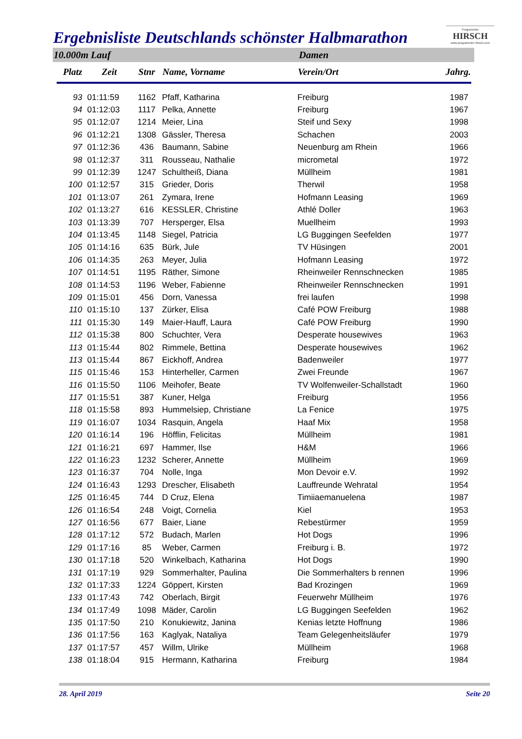Ergebnisliste Deutschlands schönster Halbmarathon
Programmier
HIRSCH
www.programmier-hirsch.com
10.000m Lauf Damen
| Platz | Zeit | Stnr | Name, Vorname | Verein/Ort | Jahrg. |
| --- | --- | --- | --- | --- | --- |
| 93 | 01:11:59 | 1162 | Pfaff, Katharina | Freiburg | 1987 |
| 94 | 01:12:03 | 1117 | Pelka, Annette | Freiburg | 1967 |
| 95 | 01:12:07 | 1214 | Meier, Lina | Steif und Sexy | 1998 |
| 96 | 01:12:21 | 1308 | Gässler, Theresa | Schachen | 2003 |
| 97 | 01:12:36 | 436 | Baumann, Sabine | Neuenburg am Rhein | 1966 |
| 98 | 01:12:37 | 311 | Rousseau, Nathalie | micrometal | 1972 |
| 99 | 01:12:39 | 1247 | Schultheiß, Diana | Müllheim | 1981 |
| 100 | 01:12:57 | 315 | Grieder, Doris | Therwil | 1958 |
| 101 | 01:13:07 | 261 | Zymara, Irene | Hofmann Leasing | 1969 |
| 102 | 01:13:27 | 616 | KESSLER, Christine | Athlé Doller | 1963 |
| 103 | 01:13:39 | 707 | Hersperger, Elsa | Muellheim | 1993 |
| 104 | 01:13:45 | 1148 | Siegel, Patricia | LG Buggingen Seefelden | 1977 |
| 105 | 01:14:16 | 635 | Bürk, Jule | TV Hüsingen | 2001 |
| 106 | 01:14:35 | 263 | Meyer, Julia | Hofmann Leasing | 1972 |
| 107 | 01:14:51 | 1195 | Räther, Simone | Rheinweiler Rennschnecken | 1985 |
| 108 | 01:14:53 | 1196 | Weber, Fabienne | Rheinweiler Rennschnecken | 1991 |
| 109 | 01:15:01 | 456 | Dorn, Vanessa | frei laufen | 1998 |
| 110 | 01:15:10 | 137 | Zürker, Elisa | Café POW Freiburg | 1988 |
| 111 | 01:15:30 | 149 | Maier-Hauff, Laura | Café POW Freiburg | 1990 |
| 112 | 01:15:38 | 800 | Schuchter, Vera | Desperate housewives | 1963 |
| 113 | 01:15:44 | 802 | Rimmele, Bettina | Desperate housewives | 1962 |
| 113 | 01:15:44 | 867 | Eickhoff, Andrea | Badenweiler | 1977 |
| 115 | 01:15:46 | 153 | Hinterheller, Carmen | Zwei Freunde | 1967 |
| 116 | 01:15:50 | 1106 | Meihofer, Beate | TV Wolfenweiler-Schallstadt | 1960 |
| 117 | 01:15:51 | 387 | Kuner, Helga | Freiburg | 1956 |
| 118 | 01:15:58 | 893 | Hummelsiep, Christiane | La Fenice | 1975 |
| 119 | 01:16:07 | 1034 | Rasquin, Angela | Haaf Mix | 1958 |
| 120 | 01:16:14 | 196 | Höfflin, Felicitas | Müllheim | 1981 |
| 121 | 01:16:21 | 697 | Hammer, Ilse | H&M | 1966 |
| 122 | 01:16:23 | 1232 | Scherer, Annette | Müllheim | 1969 |
| 123 | 01:16:37 | 704 | Nolle, Inga | Mon Devoir e.V. | 1992 |
| 124 | 01:16:43 | 1293 | Drescher, Elisabeth | Lauffreunde Wehratal | 1954 |
| 125 | 01:16:45 | 744 | D Cruz, Elena | Timiiaemanuelena | 1987 |
| 126 | 01:16:54 | 248 | Voigt, Cornelia | Kiel | 1953 |
| 127 | 01:16:56 | 677 | Baier, Liane | Rebestürmer | 1959 |
| 128 | 01:17:12 | 572 | Budach, Marlen | Hot Dogs | 1996 |
| 129 | 01:17:16 | 85 | Weber, Carmen | Freiburg i. B. | 1972 |
| 130 | 01:17:18 | 520 | Winkelbach, Katharina | Hot Dogs | 1990 |
| 131 | 01:17:19 | 929 | Sommerhalter, Paulina | Die Sommerhalters b rennen | 1996 |
| 132 | 01:17:33 | 1224 | Göppert, Kirsten | Bad Krozingen | 1969 |
| 133 | 01:17:43 | 742 | Oberlach, Birgit | Feuerwehr Müllheim | 1976 |
| 134 | 01:17:49 | 1098 | Mäder, Carolin | LG Buggingen Seefelden | 1962 |
| 135 | 01:17:50 | 210 | Konukiewitz, Janina | Kenias letzte Hoffnung | 1986 |
| 136 | 01:17:56 | 163 | Kaglyak, Nataliya | Team Gelegenheitsläufer | 1979 |
| 137 | 01:17:57 | 457 | Willm, Ulrike | Müllheim | 1968 |
| 138 | 01:18:04 | 915 | Hermann, Katharina | Freiburg | 1984 |
28. April 2019 Seite 20